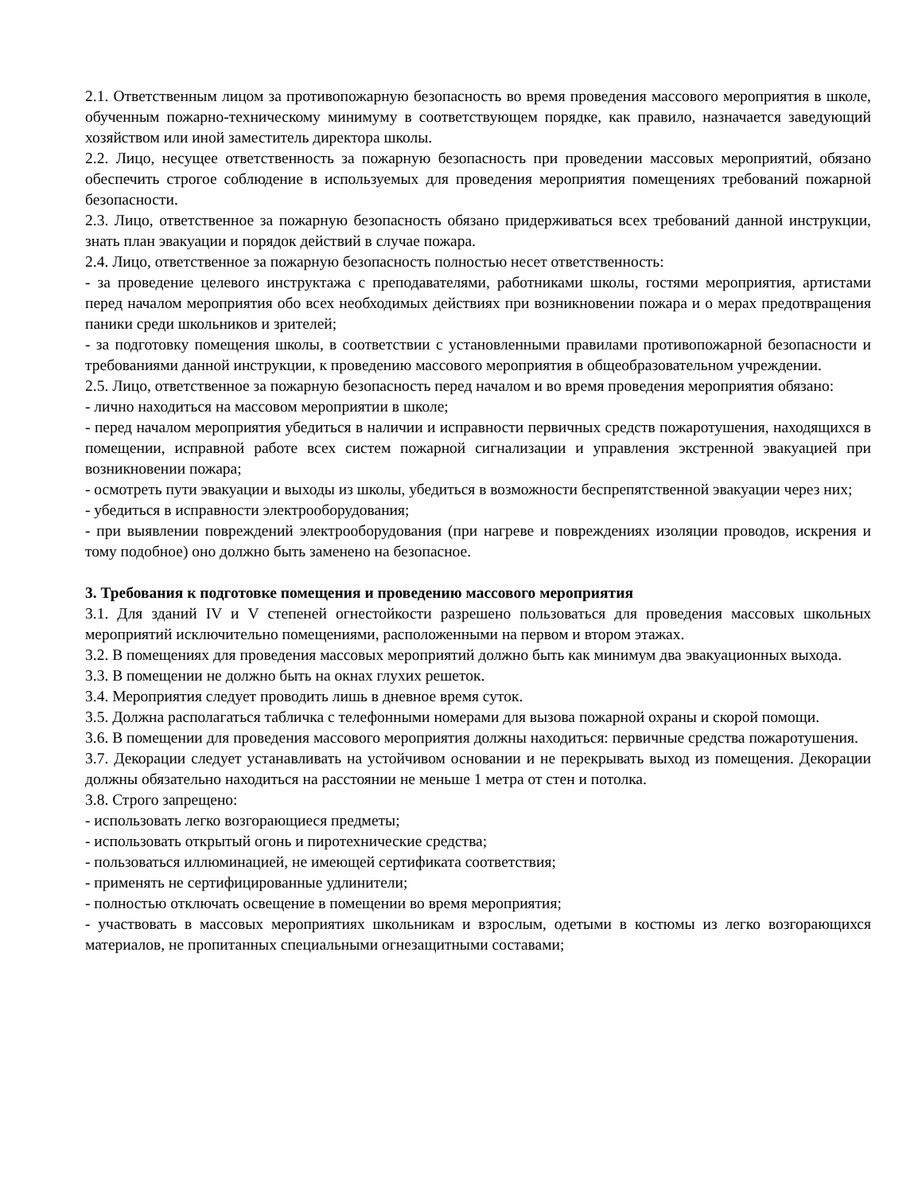2.1. Ответственным лицом за противопожарную безопасность во время проведения массового мероприятия в школе, обученным пожарно-техническому минимуму в соответствующем порядке, как правило, назначается заведующий хозяйством или иной заместитель директора школы.
2.2. Лицо, несущее ответственность за пожарную безопасность при проведении массовых мероприятий, обязано обеспечить строгое соблюдение в используемых для проведения мероприятия помещениях требований пожарной безопасности.
2.3. Лицо, ответственное за пожарную безопасность обязано придерживаться всех требований данной инструкции, знать план эвакуации и порядок действий в случае пожара.
2.4. Лицо, ответственное за пожарную безопасность полностью несет ответственность:
- за проведение целевого инструктажа с преподавателями, работниками школы, гостями мероприятия, артистами перед началом мероприятия обо всех необходимых действиях при возникновении пожара и о мерах предотвращения паники среди школьников и зрителей;
- за подготовку помещения школы, в соответствии с установленными правилами противопожарной безопасности и требованиями данной инструкции, к проведению массового мероприятия в общеобразовательном учреждении.
2.5. Лицо, ответственное за пожарную безопасность перед началом и во время проведения мероприятия обязано:
- лично находиться на массовом мероприятии в школе;
- перед началом мероприятия убедиться в наличии и исправности первичных средств пожаротушения, находящихся в помещении, исправной работе всех систем пожарной сигнализации и управления экстренной эвакуацией при возникновении пожара;
- осмотреть пути эвакуации и выходы из школы, убедиться в возможности беспрепятственной эвакуации через них;
- убедиться в исправности электрооборудования;
- при выявлении повреждений электрооборудования (при нагреве и повреждениях изоляции проводов, искрения и тому подобное) оно должно быть заменено на безопасное.
3. Требования к подготовке помещения и проведению массового мероприятия
3.1. Для зданий IV и V степеней огнестойкости разрешено пользоваться для проведения массовых школьных мероприятий исключительно помещениями, расположенными на первом и втором этажах.
3.2. В помещениях для проведения массовых мероприятий должно быть как минимум два эвакуационных выхода.
3.3. В помещении не должно быть на окнах глухих решеток.
3.4. Мероприятия следует проводить лишь в дневное время суток.
3.5. Должна располагаться табличка с телефонными номерами для вызова пожарной охраны и скорой помощи.
3.6. В помещении для проведения массового мероприятия должны находиться: первичные средства пожаротушения.
3.7. Декорации следует устанавливать на устойчивом основании и не перекрывать выход из помещения. Декорации должны обязательно находиться на расстоянии не меньше 1 метра от стен и потолка.
3.8. Строго запрещено:
- использовать легко возгорающиеся предметы;
- использовать открытый огонь и пиротехнические средства;
- пользоваться иллюминацией, не имеющей сертификата соответствия;
- применять не сертифицированные удлинители;
- полностью отключать освещение в помещении во время мероприятия;
- участвовать в массовых мероприятиях школьникам и взрослым, одетыми в костюмы из легко возгорающихся материалов, не пропитанных специальными огнезащитными составами;